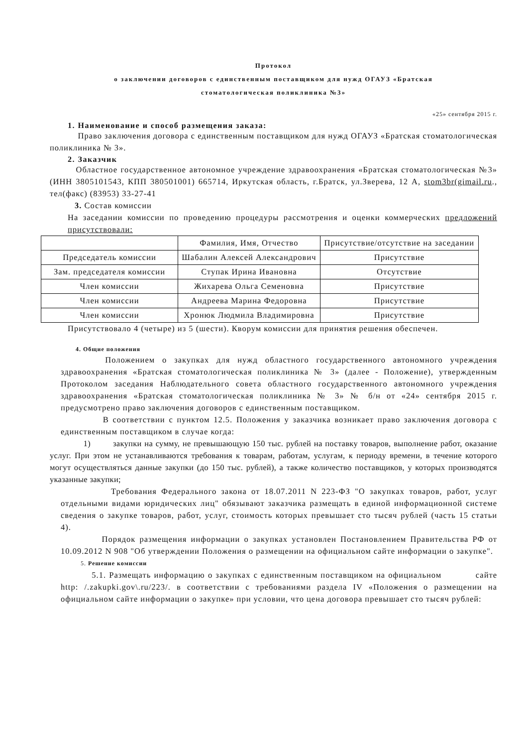Протокол
о заключении договоров с единственным поставщиком для нужд ОГАУЗ «Братская
стоматологическая поликлиника №3»
«25» сентября 2015 г.
1. Наименование и способ размещения заказа:
Право заключения договора с единственным поставщиком для нужд ОГАУЗ «Братская стоматологическая поликлиника № 3».
2. Заказчик
Областное государственное автономное учреждение здравоохранения «Братская стоматологическая №3» (ИНН 3805101543, КПП 380501001) 665714, Иркутская область, г.Братск, ул.Зверева, 12 А, stom3br(gimail.ru., тел(факс) (83953) 33-27-41
3. Состав комиссии
На заседании комиссии по проведению процедуры рассмотрения и оценки коммерческих предложений присутствовали:
| | Фамилия, Имя, Отчество | Присутствие/отсутствие на заседании |
| Председатель комиссии | Шабалин Алексей Александрович | Присутствие |
| Зам. председателя комиссии | Ступак Ирина Ивановна | Отсутствие |
| Член комиссии | Жихарева Ольга Семеновна | Присутствие |
| Член комиссии | Андреева Марина Федоровна | Присутствие |
| Член комиссии | Хронюк Людмила Владимировна | Присутствие |
Присутствовало 4 (четыре) из 5 (шести). Кворум комиссии для принятия решения обеспечен.
4. Общие положения
Положением о закупках для нужд областного государственного автономного учреждения здравоохранения «Братская стоматологическая поликлиника № 3» (далее - Положение), утвержденным Протоколом заседания Наблюдательного совета областного государственного автономного учреждения здравоохранения «Братская стоматологическая поликлиника № 3» № б/н от «24» сентября 2015 г. предусмотрено право заключения договоров с единственным поставщиком.
В соответствии с пунктом 12.5. Положения у заказчика возникает право заключения договора с единственным поставщиком в случае когда:
1) закупки на сумму, не превышающую 150 тыс. рублей на поставку товаров, выполнение работ, оказание услуг. При этом не устанавливаются требования к товарам, работам, услугам, к периоду времени, в течение которого могут осуществляться данные закупки (до 150 тыс. рублей), а также количество поставщиков, у которых производятся указанные закупки;
Требования Федерального закона от 18.07.2011 N 223-ФЗ "О закупках товаров, работ, услуг отдельными видами юридических лиц" обязывают заказчика размещать в единой информационной системе сведения о закупке товаров, работ, услуг, стоимость которых превышает сто тысяч рублей (часть 15 статьи 4).
Порядок размещения информации о закупках установлен Постановлением Правительства РФ от 10.09.2012 N 908 "Об утверждении Положения о размещении на официальном сайте информации о закупке".
5. Решение комиссии
5.1. Размещать информацию о закупках с единственным поставщиком на официальном сайте http: /.zakupki.gov\.ru/223/. в соответствии с требованиями раздела IV «Положения о размещении на официальном сайте информации о закупке» при условии, что цена договора превышает сто тысяч рублей: